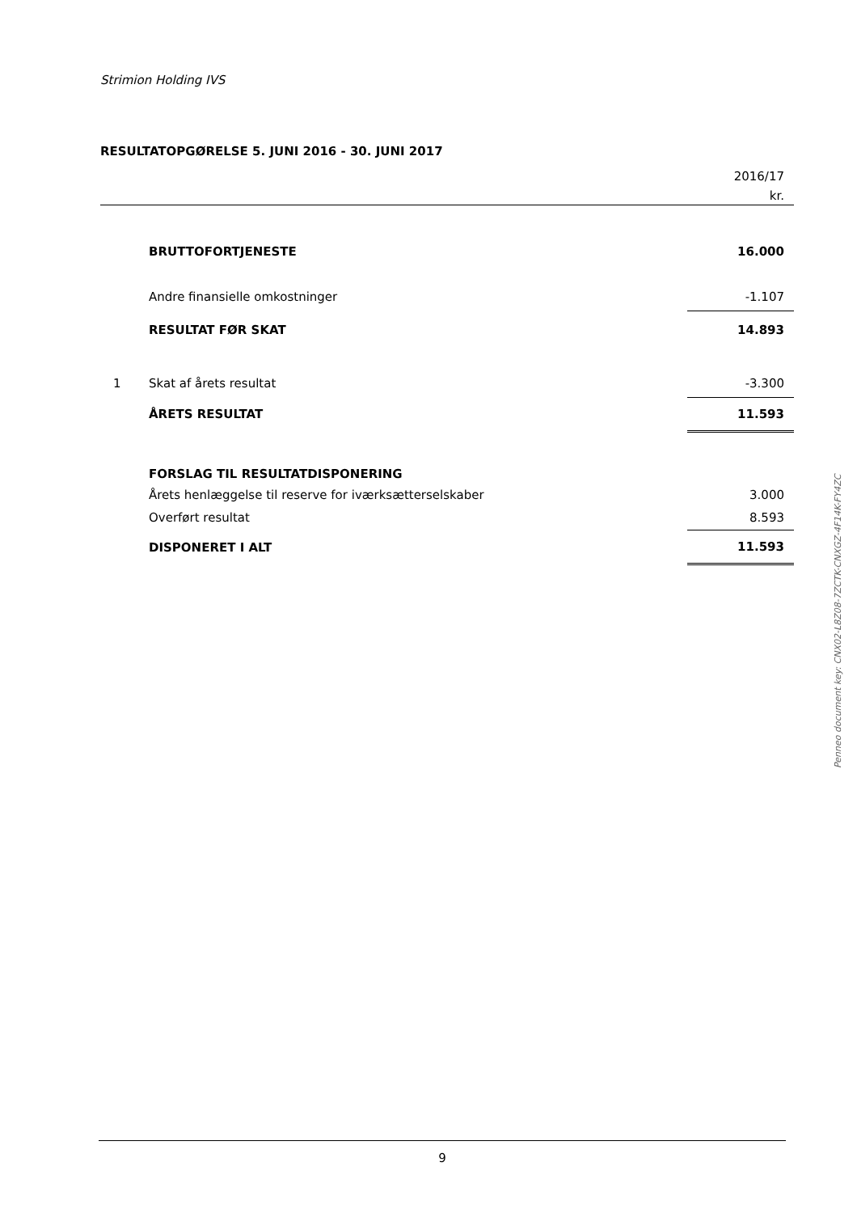Strimion Holding IVS
RESULTATOPGØRELSE 5. JUNI 2016 - 30. JUNI 2017
| | | 2016/17 |
| | | kr. |
| | BRUTTOFORTJENESTE | 16.000 |
| | Andre finansielle omkostninger | -1.107 |
| | RESULTAT FØR SKAT | 14.893 |
| 1 | Skat af årets resultat | -3.300 |
| | ÅRETS RESULTAT | 11.593 |
| | FORSLAG TIL RESULTATDISPONERING | |
| | Årets henlæggelse til reserve for iværksætterselskaber | 3.000 |
| | Overført resultat | 8.593 |
| | DISPONERET I ALT | 11.593 |
9
Penneo document key: CNX02-L8Z08-7ZCTK-CNXGZ-4F14K-FY4ZC